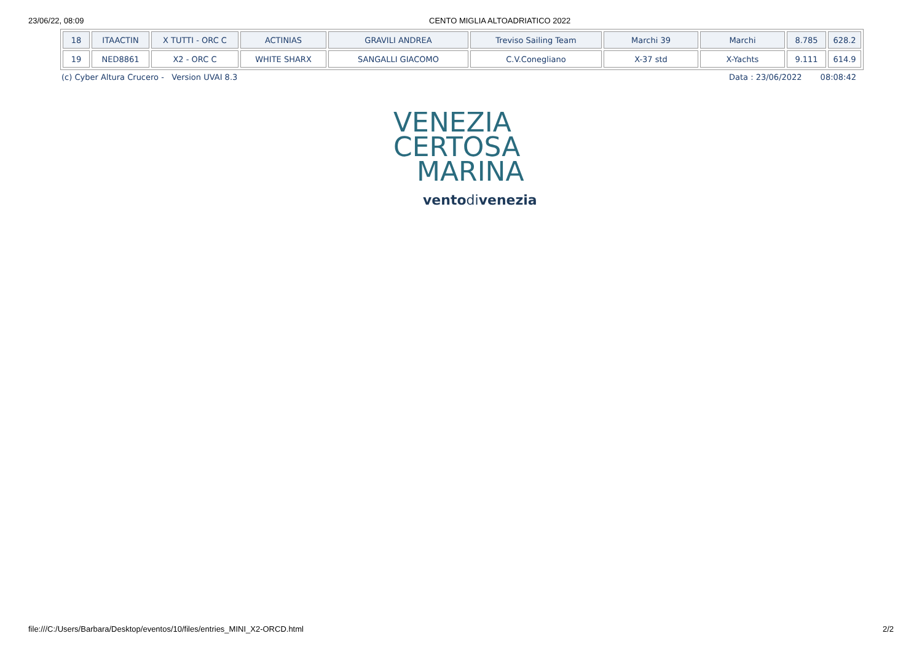23/06/22, 08:09 CENTO MIGLIA ALTOADRIATICO 2022
| 18 | ITAACTIN | X TUTTI - ORC C | ACTINIAS | GRAVILI ANDREA | Treviso Sailing Team | Marchi 39 | Marchi | 8.785 | 628.2 |
| 19 | NED8861 | X2 - ORC C | WHITE SHARX | SANGALLI GIACOMO | C.V.Conegliano | X-37 std | X-Yachts | 9.111 | 614.9 |
(c) Cyber Altura Crucero - Version UVAI 8.3 Data : 23/06/2022 08:08:42
VENEZIA
CERTOSA
MARINA
ventodivenezia
file:///C:/Users/Barbara/Desktop/eventos/10/files/entries_MINI_X2-ORCD.html 2/2